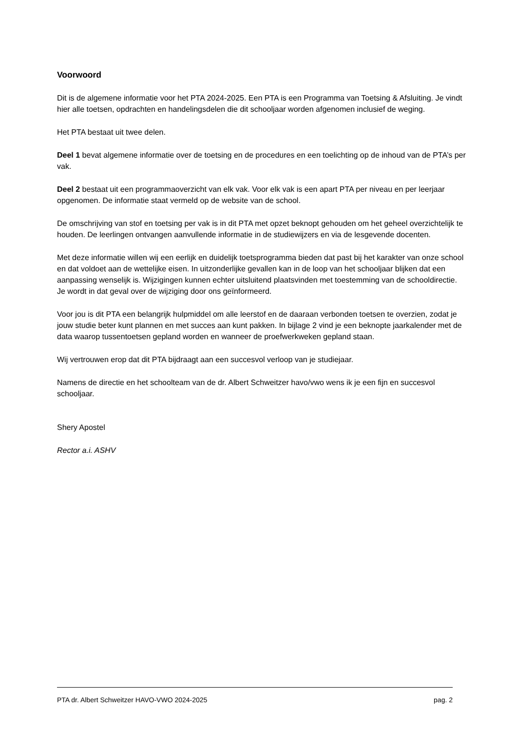Voorwoord
Dit is de algemene informatie voor het PTA 2024-2025. Een PTA is een Programma van Toetsing & Afsluiting. Je vindt hier alle toetsen, opdrachten en handelingsdelen die dit schooljaar worden afgenomen inclusief de weging.
Het PTA bestaat uit twee delen.
Deel 1 bevat algemene informatie over de toetsing en de procedures en een toelichting op de inhoud van de PTA’s per vak.
Deel 2 bestaat uit een programmaoverzicht van elk vak. Voor elk vak is een apart PTA per niveau en per leerjaar opgenomen. De informatie staat vermeld op de website van de school.
De omschrijving van stof en toetsing per vak is in dit PTA met opzet beknopt gehouden om het geheel overzichtelijk te houden. De leerlingen ontvangen aanvullende informatie in de studiewijzers en via de lesgevende docenten.
Met deze informatie willen wij een eerlijk en duidelijk toetsprogramma bieden dat past bij het karakter van onze school en dat voldoet aan de wettelijke eisen. In uitzonderlijke gevallen kan in de loop van het schooljaar blijken dat een aanpassing wenselijk is. Wijzigingen kunnen echter uitsluitend plaatsvinden met toestemming van de schooldirectie. Je wordt in dat geval over de wijziging door ons geïnformeerd.
Voor jou is dit PTA een belangrijk hulpmiddel om alle leerstof en de daaraan verbonden toetsen te overzien, zodat je jouw studie beter kunt plannen en met succes aan kunt pakken. In bijlage 2 vind je een beknopte jaarkalender met de data waarop tussentoetsen gepland worden en wanneer de proefwerkweken gepland staan.
Wij vertrouwen erop dat dit PTA bijdraagt aan een succesvol verloop van je studiejaar.
Namens de directie en het schoolteam van de dr. Albert Schweitzer havo/vwo wens ik je een fijn en succesvol schooljaar.
Shery Apostel
Rector a.i. ASHV
PTA dr. Albert Schweitzer HAVO-VWO 2024-2025 pag. 2